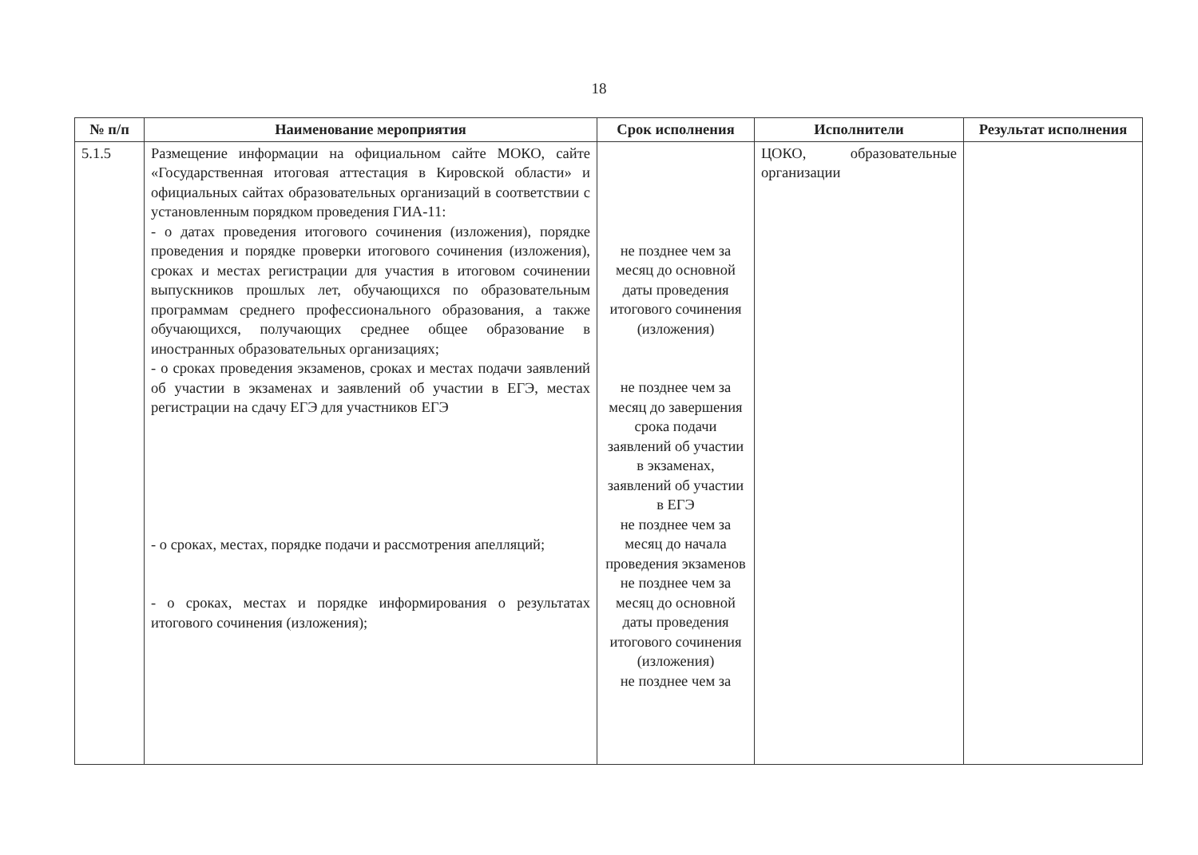18
| № п/п | Наименование мероприятия | Срок исполнения | Исполнители | Результат исполнения |
| --- | --- | --- | --- | --- |
| 5.1.5 | Размещение информации на официальном сайте МОКО, сайте «Государственная итоговая аттестация в Кировской области» и официальных сайтах образовательных организаций в соответствии с установленным порядком проведения ГИА-11: - о датах проведения итогового сочинения (изложения), порядке проведения и порядке проверки итогового сочинения (изложения), сроках и местах регистрации для участия в итоговом сочинении выпускников прошлых лет, обучающихся по образовательным программам среднего профессионального образования, а также обучающихся, получающих среднее общее образование в иностранных образовательных организациях; - о сроках проведения экзаменов, сроках и местах подачи заявлений об участии в экзаменах и заявлений об участии в ЕГЭ, местах регистрации на сдачу ЕГЭ для участников ЕГЭ - о сроках, местах, порядке подачи и рассмотрения апелляций; - о сроках, местах и порядке информирования о результатах итогового сочинения (изложения); | не позднее чем за месяц до основной даты проведения итогового сочинения (изложения) не позднее чем за месяц до завершения срока подачи заявлений об участии в экзаменах, заявлений об участии в ЕГЭ не позднее чем за месяц до начала проведения экзаменов не позднее чем за месяц до основной даты проведения итогового сочинения (изложения) не позднее чем за | ЦОКО, образовательные организации | |